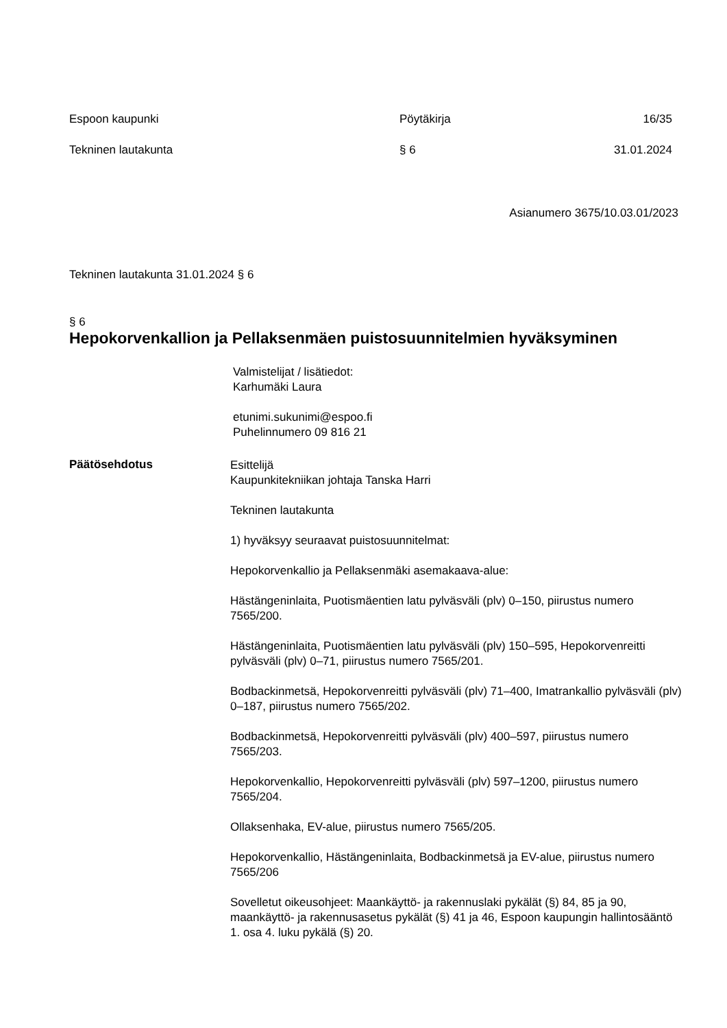Espoon kaupunki Pöytäkirja 16/35
Tekninen lautakunta § 6 31.01.2024
Asianumero 3675/10.03.01/2023
Tekninen lautakunta 31.01.2024 § 6
§ 6
Hepokorvenkallion ja Pellaksenmäen puistosuunnitelmien hyväksyminen
Valmistelijat / lisätiedot:
Karhumäki Laura
etunimi.sukunimi@espoo.fi
Puhelinnumero 09 816 21
Päätösehdotus
Esittelijä
Kaupunkitekniikan johtaja Tanska Harri
Tekninen lautakunta
1) hyväksyy seuraavat puistosuunnitelmat:
Hepokorvenkallio ja Pellaksenmäki asemakaava-alue:
Hästängeninlaita, Puotismäentien latu pylväsväli (plv) 0–150, piirustus numero 7565/200.
Hästängeninlaita, Puotismäentien latu pylväsväli (plv) 150–595, Hepokorvenreitti pylväsväli (plv) 0–71, piirustus numero 7565/201.
Bodbackinmetsä, Hepokorvenreitti pylväsväli (plv) 71–400, Imatrankallio pylväsväli (plv) 0–187, piirustus numero 7565/202.
Bodbackinmetsä, Hepokorvenreitti pylväsväli (plv) 400–597, piirustus numero 7565/203.
Hepokorvenkallio, Hepokorvenreitti pylväsväli (plv) 597–1200, piirustus numero 7565/204.
Ollaksenhaka, EV-alue, piirustus numero 7565/205.
Hepokorvenkallio, Hästängeninlaita, Bodbackinmetsä ja EV-alue, piirustus numero 7565/206
Sovelletut oikeusohjeet: Maankäyttö- ja rakennuslaki pykälät (§) 84, 85 ja 90, maankäyttö- ja rakennusasetus pykälät (§) 41 ja 46, Espoon kaupungin hallintosääntö 1. osa 4. luku pykälä (§) 20.